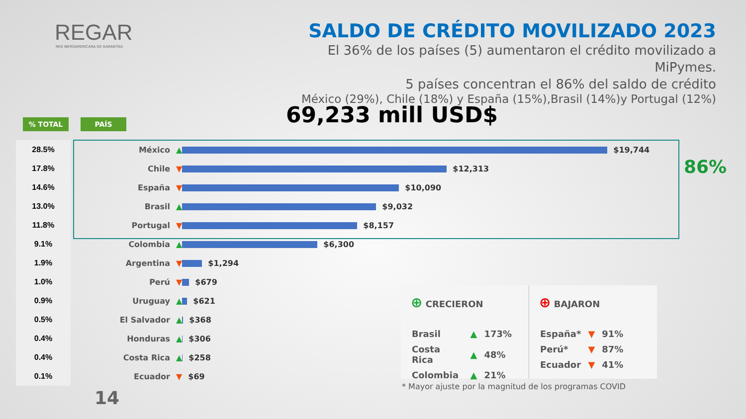REGAR
RED IBEROAMERICANA DE GARANTÍAS
SALDO DE CRÉDITO MOVILIZADO 2023
El 36% de los países (5) aumentaron el crédito movilizado a MiPymes.
5 países concentran el 86% del saldo de crédito
México (29%), Chile (18%) y España (15%),Brasil (14%)y Portugal (12%)
69,233 mill USD$
% TOTAL PAÍS
| 28.5% | México | ▲ $19,744 |
| 17.8% | Chile | ▼ $12,313 |
| 14.6% | España | ▼ $10,090 |
| 13.0% | Brasil | ▲ $9,032 |
| 11.8% | Portugal | ▼ $8,157 |
| 9.1% | Colombia | ▲ $6,300 |
| 1.9% | Argentina | ▼ $1,294 |
| 1.0% | Perú | ▼ $679 |
| 0.9% | Uruguay | ▲ $621 |
| 0.5% | El Salvador | ▲ $368 |
| 0.4% | Honduras | ▲ $306 |
| 0.4% | Costa Rica | ▲ $258 |
| 0.1% | Ecuador | ▼ $69 |
86%
⊕ CRECIERON
| Brasil | ▲ | 173% |
| Costa Rica | ▲ | 48% |
| Colombia | ▲ | 21% |
⊕ BAJARON
| España* | ▼ | 91% |
| Perú* | ▼ | 87% |
| Ecuador | ▼ | 41% |
* Mayor ajuste por la magnitud de los programas COVID
14